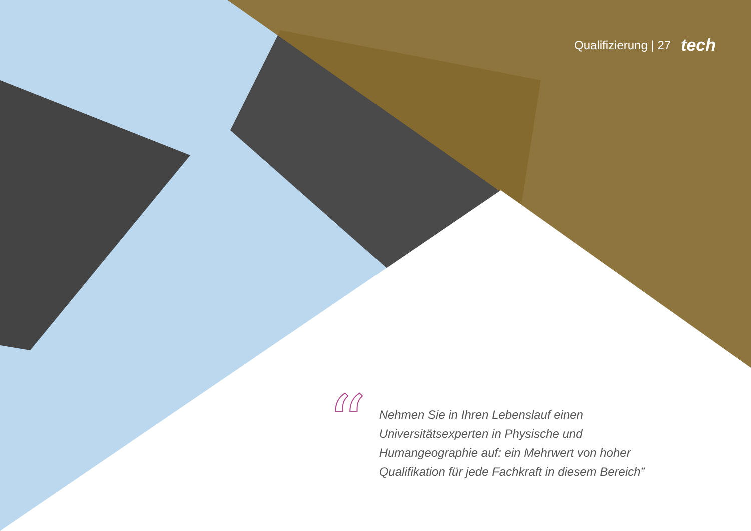Qualifizierung | 27 tech
“
Nehmen Sie in Ihren Lebenslauf einen Universitätsexperten in Physische und Humangeographie auf: ein Mehrwert von hoher Qualifikation für jede Fachkraft in diesem Bereich”